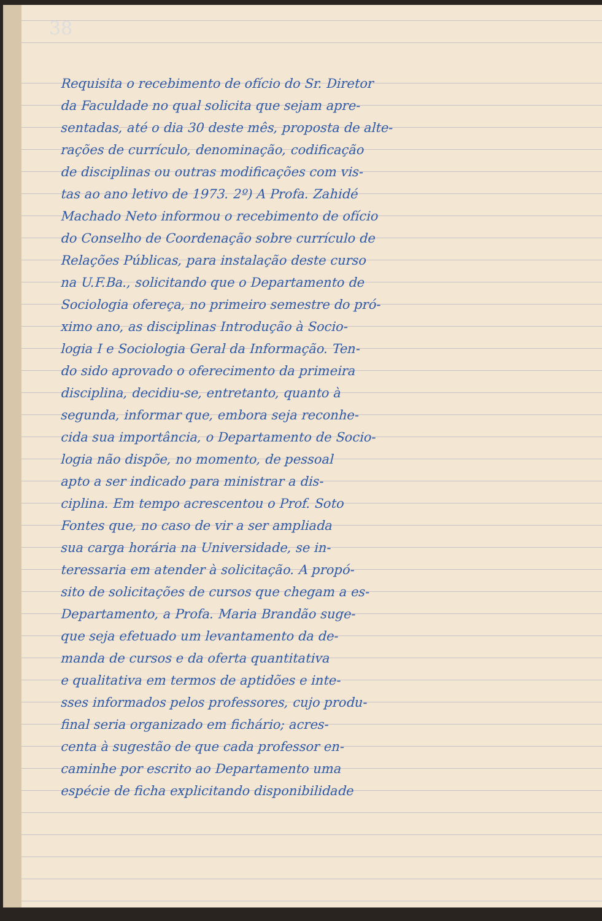38
Requisita o recebimento de ofício do Sr. Diretor
da Faculdade no qual solicita que sejam apre-
sentadas, até o dia 30 deste mês, proposta de alte-
rações de currículo, denominação, codificação
de disciplinas ou outras modificações com vis-
tas ao ano letivo de 1973. 2º) A Profa. Zahidé
Machado Neto informou o recebimento de ofício
do Conselho de Coordenação sobre currículo de
Relações Públicas, para instalação deste curso
na U.F.Ba., solicitando que o Departamento de
Sociologia ofereça, no primeiro semestre do pró-
ximo ano, as disciplinas Introdução à Socio-
logia I e Sociologia Geral da Informação. Ten-
do sido aprovado o oferecimento da primeira
disciplina, decidiu-se, entretanto, quanto à
segunda, informar que, embora seja reconhe-
cida sua importância, o Departamento de Socio-
logia não dispõe, no momento, de pessoal
apto a ser indicado para ministrar a dis-
ciplina. Em tempo acrescentou o Prof. Soto
Fontes que, no caso de vir a ser ampliada
sua carga horária na Universidade, se in-
teressaria em atender à solicitação. A propó-
sito de solicitações de cursos que chegam a es-
Departamento, a Profa. Maria Brandão suge-
que seja efetuado um levantamento da de-
manda de cursos e da oferta quantitativa
e qualitativa em termos de aptidões e inte-
sses informados pelos professores, cujo produ-
final seria organizado em fichário; acres-
centa à sugestão de que cada professor en-
caminhe por escrito ao Departamento uma
espécie de ficha explicitando disponibilidade